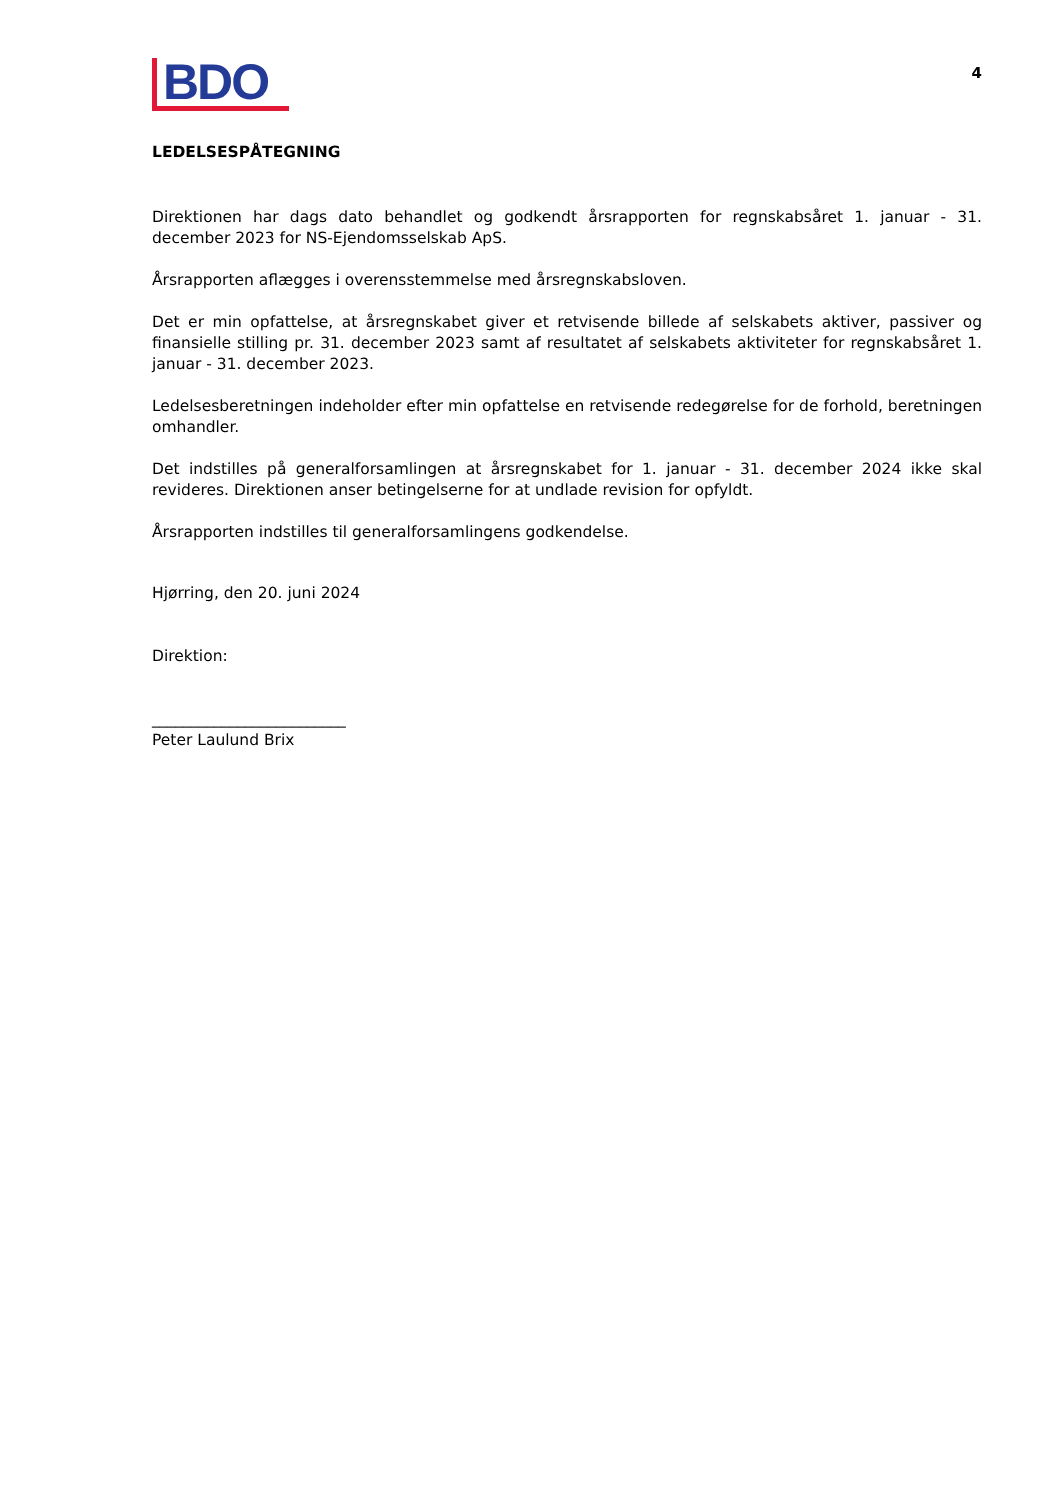BDO
4
LEDELSESPÅTEGNING
Direktionen har dags dato behandlet og godkendt årsrapporten for regnskabsåret 1. januar - 31. december 2023 for NS-Ejendomsselskab ApS.
Årsrapporten aflægges i overensstemmelse med årsregnskabsloven.
Det er min opfattelse, at årsregnskabet giver et retvisende billede af selskabets aktiver, passiver og finansielle stilling pr. 31. december 2023 samt af resultatet af selskabets aktiviteter for regnskabsåret 1. januar - 31. december 2023.
Ledelsesberetningen indeholder efter min opfattelse en retvisende redegørelse for de forhold, beretningen omhandler.
Det indstilles på generalforsamlingen at årsregnskabet for 1. januar - 31. december 2024 ikke skal revideres. Direktionen anser betingelserne for at undlade revision for opfyldt.
Årsrapporten indstilles til generalforsamlingens godkendelse.
Hjørring, den 20. juni 2024
Direktion:
_________________________
Peter Laulund Brix